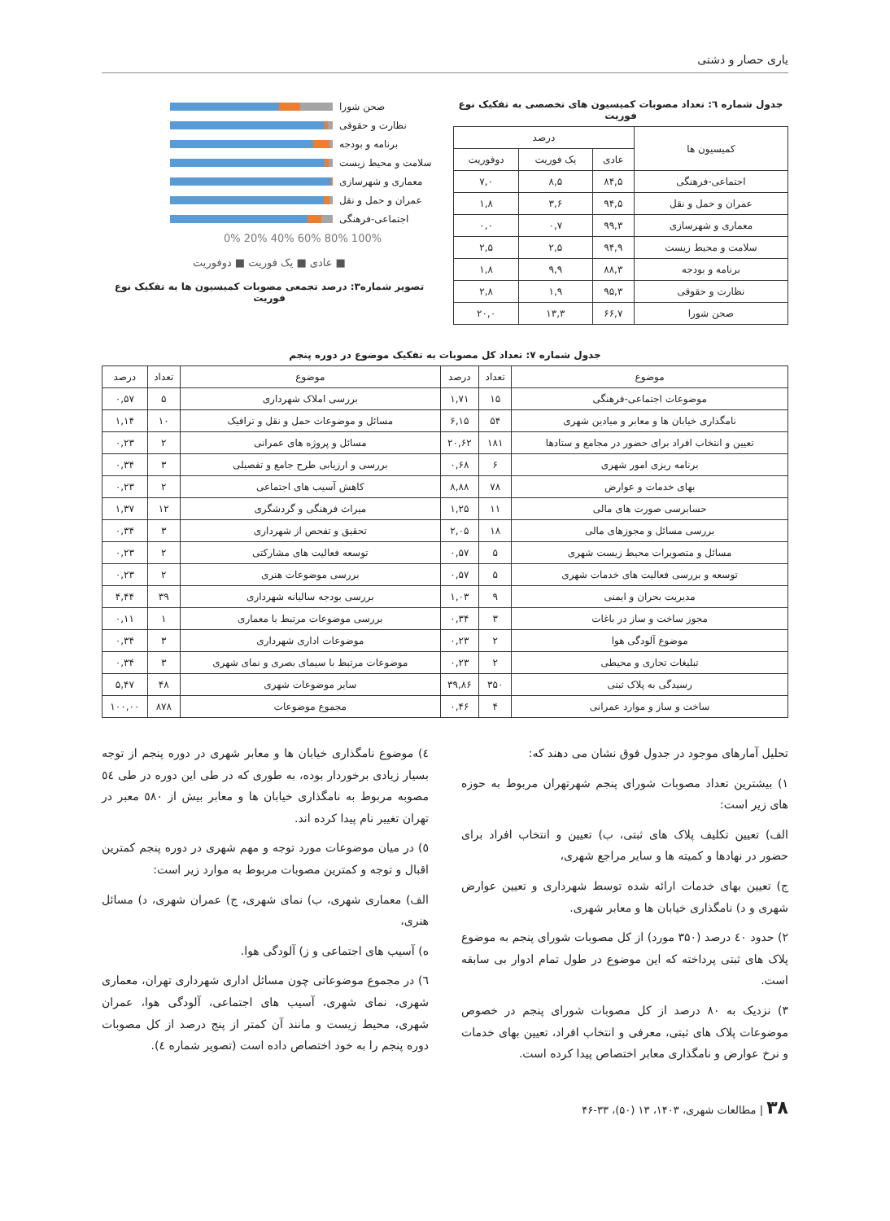یاری حصار و دشتی
جدول شماره ٦: تعداد مصوبات کمیسیون های تخصصی به تفکیک نوع فوریت
| کمیسیون ها | درصد | | |
| --- | --- | --- | --- |
| | عادی | یک فوریت | دوفوریت |
| اجتماعی-فرهنگی | ۸۴,۵ | ۸,۵ | ۷,۰ |
| عمران و حمل و نقل | ۹۴,۵ | ۳,۶ | ۱,۸ |
| معماری و شهرسازی | ۹۹,۳ | ۰,۷ | ۰,۰ |
| سلامت و محیط زیست | ۹۴,۹ | ۲,۵ | ۲,۵ |
| برنامه و بودجه | ۸۸,۳ | ۹,۹ | ۱,۸ |
| نظارت و حقوقی | ۹۵,۳ | ۱,۹ | ۲,۸ |
| صحن شورا | ۶۶,۷ | ۱۳,۳ | ۲۰,۰ |
صحن شورا
نظارت و حقوقی
برنامه و بودجه
سلامت و محیط زیست
معماری و شهرسازی
عمران و حمل و نقل
اجتماعی-فرهنگی
0% 20% 40% 60% 80% 100%
■ عادی ■ یک فوریت ■ دوفوریت
تصویر شماره۳: درصد تجمعی مصوبات کمیسیون ها به تفکیک نوع فوریت
جدول شماره ۷: تعداد کل مصوبات به تفکیک موضوع در دوره پنجم
| موضوع | تعداد | درصد | موضوع | تعداد | درصد |
| --- | --- | --- | --- | --- | --- |
| موضوعات اجتماعی-فرهنگی | ۱۵ | ۱,۷۱ | بررسی املاک شهرداری | ۵ | ۰,۵۷ |
| نامگذاری خیابان ها و معابر و میادین شهری | ۵۴ | ۶,۱۵ | مسائل و موضوعات حمل و نقل و ترافیک | ۱۰ | ۱,۱۴ |
| تعیین و انتخاب افراد برای حضور در مجامع و ستادها | ۱۸۱ | ۲۰,۶۲ | مسائل و پروژه های عمرانی | ۲ | ۰,۲۳ |
| برنامه ریزی امور شهری | ۶ | ۰,۶۸ | بررسی و ارزیابی طرح جامع و تفصیلی | ۳ | ۰,۳۴ |
| بهای خدمات و عوارض | ۷۸ | ۸,۸۸ | کاهش آسیب های اجتماعی | ۲ | ۰,۲۳ |
| حسابرسی صورت های مالی | ۱۱ | ۱,۲۵ | میراث فرهنگی و گردشگری | ۱۲ | ۱,۳۷ |
| بررسی مسائل و مجوزهای مالی | ۱۸ | ۲,۰۵ | تحقیق و تفحص از شهرداری | ۳ | ۰,۳۴ |
| مسائل و متصویرات محیط زیست شهری | ۵ | ۰,۵۷ | توسعه فعالیت های مشارکتی | ۲ | ۰,۲۳ |
| توسعه و بررسی فعالیت های خدمات شهری | ۵ | ۰,۵۷ | بررسی موضوعات هنری | ۲ | ۰,۲۳ |
| مدیریت بحران و ایمنی | ۹ | ۱,۰۳ | بررسی بودجه سالیانه شهرداری | ۳۹ | ۴,۴۴ |
| مجوز ساخت و ساز در باغات | ۳ | ۰,۳۴ | بررسی موضوعات مرتبط با معماری | ۱ | ۰,۱۱ |
| موضوع آلودگی هوا | ۲ | ۰,۲۳ | موضوعات اداری شهرداری | ۳ | ۰,۳۴ |
| تبلیغات تجاری و محیطی | ۲ | ۰,۲۳ | موضوعات مرتبط با سیمای بصری و نمای شهری | ۳ | ۰,۳۴ |
| رسیدگی به پلاک ثبتی | ۳۵۰ | ۳۹,۸۶ | سایر موضوعات شهری | ۴۸ | ۵,۴۷ |
| ساخت و ساز و موارد عمرانی | ۴ | ۰,۴۶ | مجموع موضوعات | ۸۷۸ | ۱۰۰,۰۰ |
تحلیل آمارهای موجود در جدول فوق نشان می دهند که:
۱) بیشترین تعداد مصوبات شورای پنجم شهرتهران مربوط به حوزه های زیر است:
الف) تعیین تکلیف پلاک های ثبتی، ب) تعیین و انتخاب افراد برای حضور در نهادها و کمیته ها و سایر مراجع شهری،
ج) تعیین بهای خدمات ارائه شده توسط شهرداری و تعیین عوارض شهری و د) نامگذاری خیابان ها و معابر شهری.
۲) حدود ٤٠ درصد (۳۵۰ مورد) از کل مصوبات شورای پنجم به موضوع پلاک های ثبتی پرداخته که این موضوع در طول تمام ادوار بی سابقه است.
۳) نزدیک به ۸۰ درصد از کل مصوبات شورای پنجم در خصوص موضوعات پلاک های ثبتی، معرفی و انتخاب افراد، تعیین بهای خدمات و نرخ عوارض و نامگذاری معابر اختصاص پیدا کرده است.
٤) موضوع نامگذاری خیابان ها و معابر شهری در دوره پنجم از توجه بسیار زیادی برخوردار بوده، به طوری که در طی این دوره در طی ٥٤ مصوبه مربوط به نامگذاری خیابان ها و معابر بیش از ٥٨٠ معبر در تهران تغییر نام پیدا کرده اند.
٥) در میان موضوعات مورد توجه و مهم شهری در دوره پنجم کمترین اقبال و توجه و کمترین مصوبات مربوط به موارد زیر است:
الف) معماری شهری، ب) نمای شهری، ج) عمران شهری، د) مسائل هنری،
ه) آسیب های اجتماعی و ز) آلودگی هوا.
٦) در مجموع موضوعاتی چون مسائل اداری شهرداری تهران، معماری شهری، نمای شهری، آسیب های اجتماعی، آلودگی هوا، عمران شهری، محیط زیست و مانند آن کمتر از پنج درصد از کل مصوبات دوره پنجم را به خود اختصاص داده است (تصویر شماره ٤).
۳۸ | مطالعات شهری، ۱۴۰۳، ۱۳ (۵۰)، ۳۳-۴۶